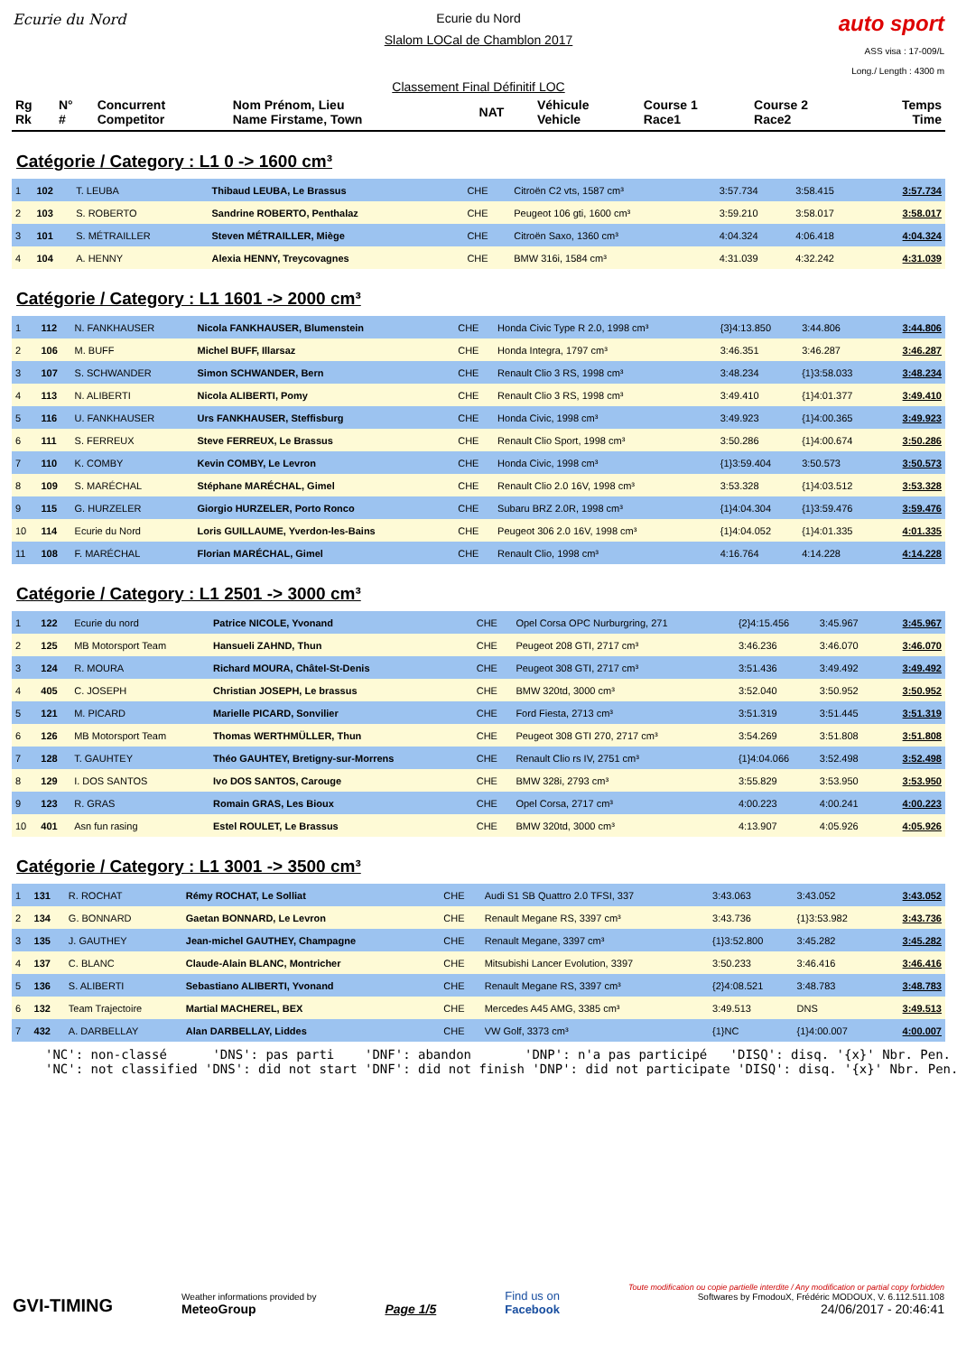Ecurie du Nord Ecurie du Nord
Slalom LOCal de Chamblon 2017
Classement Final Définitif LOC
auto sport
ASS visa : 17-009/L
Long./ Length : 4300 m
| Rg Rk | N° # | Concurrent Competitor | Nom Prénom, Lieu Name Firstame, Town | NAT | Véhicule Vehicle | Course 1 Race1 | Course 2 Race2 | Temps Time |
| --- | --- | --- | --- | --- | --- | --- | --- | --- |
Catégorie / Category : L1 0 -> 1600 cm³
| 1 | 102 | T. LEUBA | Thibaud LEUBA, Le Brassus | CHE | Citroën C2 vts, 1587 cm³ | 3:57.734 | 3:58.415 | 3:57.734 |
| 2 | 103 | S. ROBERTO | Sandrine ROBERTO, Penthalaz | CHE | Peugeot 106 gti, 1600 cm³ | 3:59.210 | 3:58.017 | 3:58.017 |
| 3 | 101 | S. MÉTRAILLER | Steven MÉTRAILLER, Miège | CHE | Citroën Saxo, 1360 cm³ | 4:04.324 | 4:06.418 | 4:04.324 |
| 4 | 104 | A. HENNY | Alexia HENNY, Treycovagnes | CHE | BMW 316i, 1584 cm³ | 4:31.039 | 4:32.242 | 4:31.039 |
Catégorie / Category : L1 1601 -> 2000 cm³
| 1 | 112 | N. FANKHAUSER | Nicola FANKHAUSER, Blumenstein | CHE | Honda Civic Type R 2.0, 1998 cm³ | {3}4:13.850 | 3:44.806 | 3:44.806 |
| 2 | 106 | M. BUFF | Michel BUFF, Illarsaz | CHE | Honda Integra, 1797 cm³ | 3:46.351 | 3:46.287 | 3:46.287 |
| 3 | 107 | S. SCHWANDER | Simon SCHWANDER, Bern | CHE | Renault Clio 3 RS, 1998 cm³ | 3:48.234 | {1}3:58.033 | 3:48.234 |
| 4 | 113 | N. ALIBERTI | Nicola ALIBERTI, Pomy | CHE | Renault Clio 3 RS, 1998 cm³ | 3:49.410 | {1}4:01.377 | 3:49.410 |
| 5 | 116 | U. FANKHAUSER | Urs FANKHAUSER, Steffisburg | CHE | Honda Civic, 1998 cm³ | 3:49.923 | {1}4:00.365 | 3:49.923 |
| 6 | 111 | S. FERREUX | Steve FERREUX, Le Brassus | CHE | Renault Clio Sport, 1998 cm³ | 3:50.286 | {1}4:00.674 | 3:50.286 |
| 7 | 110 | K. COMBY | Kevin COMBY, Le Levron | CHE | Honda Civic, 1998 cm³ | {1}3:59.404 | 3:50.573 | 3:50.573 |
| 8 | 109 | S. MARÉCHAL | Stéphane MARÉCHAL, Gimel | CHE | Renault Clio 2.0 16V, 1998 cm³ | 3:53.328 | {1}4:03.512 | 3:53.328 |
| 9 | 115 | G. HURZELER | Giorgio HURZELER, Porto Ronco | CHE | Subaru BRZ 2.0R, 1998 cm³ | {1}4:04.304 | {1}3:59.476 | 3:59.476 |
| 10 | 114 | Ecurie du Nord | Loris GUILLAUME, Yverdon-les-Bains | CHE | Peugeot 306 2.0 16V, 1998 cm³ | {1}4:04.052 | {1}4:01.335 | 4:01.335 |
| 11 | 108 | F. MARÉCHAL | Florian MARÉCHAL, Gimel | CHE | Renault Clio, 1998 cm³ | 4:16.764 | 4:14.228 | 4:14.228 |
Catégorie / Category : L1 2501 -> 3000 cm³
| 1 | 122 | Ecurie du nord | Patrice NICOLE, Yvonand | CHE | Opel Corsa OPC Nurburgring, 271 | {2}4:15.456 | 3:45.967 | 3:45.967 |
| 2 | 125 | MB Motorsport Team | Hansueli ZAHND, Thun | CHE | Peugeot 208 GTI, 2717 cm³ | 3:46.236 | 3:46.070 | 3:46.070 |
| 3 | 124 | R. MOURA | Richard MOURA, Châtel-St-Denis | CHE | Peugeot 308 GTI, 2717 cm³ | 3:51.436 | 3:49.492 | 3:49.492 |
| 4 | 405 | C. JOSEPH | Christian JOSEPH, Le brassus | CHE | BMW 320td, 3000 cm³ | 3:52.040 | 3:50.952 | 3:50.952 |
| 5 | 121 | M. PICARD | Marielle PICARD, Sonvilier | CHE | Ford Fiesta, 2713 cm³ | 3:51.319 | 3:51.445 | 3:51.319 |
| 6 | 126 | MB Motorsport Team | Thomas WERTHMÜLLER, Thun | CHE | Peugeot 308 GTI 270, 2717 cm³ | 3:54.269 | 3:51.808 | 3:51.808 |
| 7 | 128 | T. GAUHTEY | Théo GAUHTEY, Bretigny-sur-Morrens | CHE | Renault Clio rs IV, 2751 cm³ | {1}4:04.066 | 3:52.498 | 3:52.498 |
| 8 | 129 | I. DOS SANTOS | Ivo DOS SANTOS, Carouge | CHE | BMW 328i, 2793 cm³ | 3:55.829 | 3:53.950 | 3:53.950 |
| 9 | 123 | R. GRAS | Romain GRAS, Les Bioux | CHE | Opel Corsa, 2717 cm³ | 4:00.223 | 4:00.241 | 4:00.223 |
| 10 | 401 | Asn fun rasing | Estel ROULET, Le Brassus | CHE | BMW 320td, 3000 cm³ | 4:13.907 | 4:05.926 | 4:05.926 |
Catégorie / Category : L1 3001 -> 3500 cm³
| 1 | 131 | R. ROCHAT | Rémy ROCHAT, Le Solliat | CHE | Audi S1 SB Quattro 2.0 TFSI, 337 | 3:43.063 | 3:43.052 | 3:43.052 |
| 2 | 134 | G. BONNARD | Gaetan BONNARD, Le Levron | CHE | Renault Megane RS, 3397 cm³ | 3:43.736 | {1}3:53.982 | 3:43.736 |
| 3 | 135 | J. GAUTHEY | Jean-michel GAUTHEY, Champagne | CHE | Renault Megane, 3397 cm³ | {1}3:52.800 | 3:45.282 | 3:45.282 |
| 4 | 137 | C. BLANC | Claude-Alain BLANC, Montricher | CHE | Mitsubishi Lancer Evolution, 3397 | 3:50.233 | 3:46.416 | 3:46.416 |
| 5 | 136 | S. ALIBERTI | Sebastiano ALIBERTI, Yvonand | CHE | Renault Megane RS, 3397 cm³ | {2}4:08.521 | 3:48.783 | 3:48.783 |
| 6 | 132 | Team Trajectoire | Martial MACHEREL, BEX | CHE | Mercedes A45 AMG, 3385 cm³ | 3:49.513 | DNS | 3:49.513 |
| 7 | 432 | A. DARBELLAY | Alan DARBELLAY, Liddes | CHE | VW Golf, 3373 cm³ | {1}NC | {1}4:00.007 | 4:00.007 |
'NC': non-classé 'DNS': pas parti 'DNF': abandon 'DNP': n'a pas participé 'DISQ': disq. '{x}' Nbr. Pen. 'NC': not classified 'DNS': did not start 'DNF': did not finish 'DNP': did not participate 'DISQ': disq. '{x}' Nbr. Pen.
GVI-TIMING
Weather informations provided by
MeteoGroup
Page 1/5
Find us on
Facebook
Toute modification ou copie partielle interdite / Any modification or partial copy forbidden
Softwares by FmodouX, Frédéric MODOUX, V. 6.112.511.108
24/06/2017 - 20:46:41